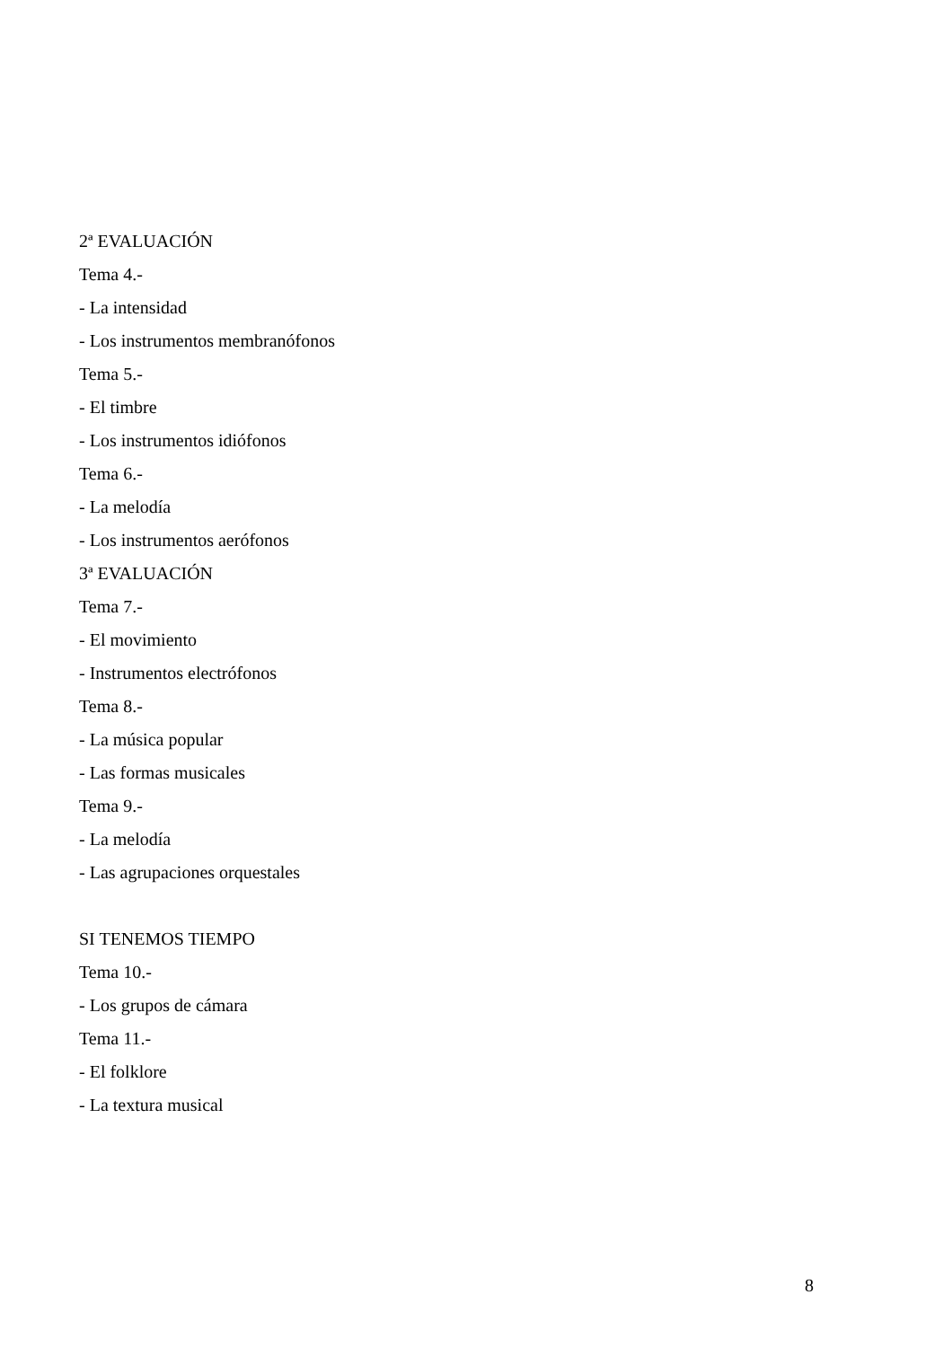2ª EVALUACIÓN
Tema 4.-
- La intensidad
- Los instrumentos membranófonos
Tema 5.-
- El timbre
- Los instrumentos idiófonos
Tema 6.-
- La melodía
- Los instrumentos aerófonos
3ª EVALUACIÓN
Tema 7.-
- El movimiento
- Instrumentos electrófonos
Tema 8.-
- La música popular
- Las formas musicales
Tema 9.-
- La melodía
- Las agrupaciones orquestales
SI TENEMOS TIEMPO
Tema 10.-
- Los grupos de cámara
Tema 11.-
- El folklore
- La textura musical
8